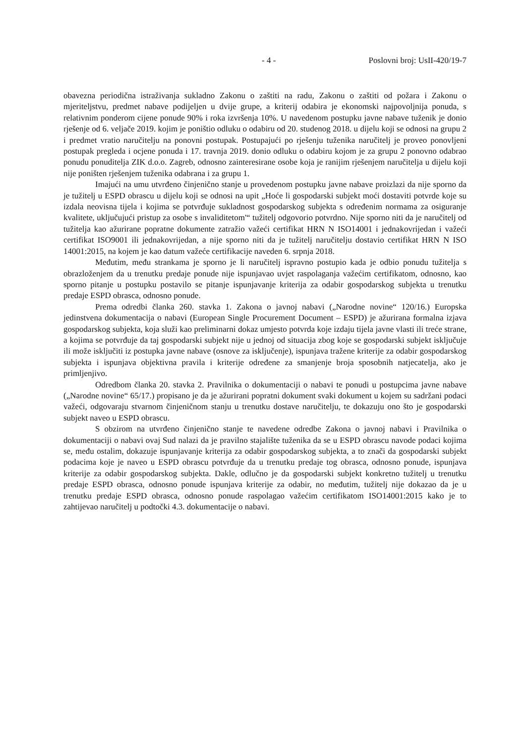- 4 - Poslovni broj: UsII-420/19-7
obavezna periodična istraživanja sukladno Zakonu o zaštiti na radu, Zakonu o zaštiti od požara i Zakonu o mjeriteljstvu, predmet nabave podijeljen u dvije grupe, a kriterij odabira je ekonomski najpovoljnija ponuda, s relativnim ponderom cijene ponude 90% i roka izvršenja 10%. U navedenom postupku javne nabave tuženik je donio rješenje od 6. veljače 2019. kojim je poništio odluku o odabiru od 20. studenog 2018. u dijelu koji se odnosi na grupu 2 i predmet vratio naručitelju na ponovni postupak. Postupajući po rješenju tuženika naručitelj je proveo ponovljeni postupak pregleda i ocjene ponuda i 17. travnja 2019. donio odluku o odabiru kojom je za grupu 2 ponovno odabrao ponudu ponuditelja ZIK d.o.o. Zagreb, odnosno zainteresirane osobe koja je ranijim rješenjem naručitelja u dijelu koji nije poništen rješenjem tuženika odabrana i za grupu 1.
Imajući na umu utvrđeno činjenično stanje u provedenom postupku javne nabave proizlazi da nije sporno da je tužitelj u ESPD obrascu u dijelu koji se odnosi na upit „Hoće li gospodarski subjekt moći dostaviti potvrde koje su izdala neovisna tijela i kojima se potvrđuje sukladnost gospodarskog subjekta s određenim normama za osiguranje kvalitete, uključujući pristup za osobe s invaliditetom'“ tužitelj odgovorio potvrdno. Nije sporno niti da je naručitelj od tužitelja kao ažurirane popratne dokumente zatražio važeći certifikat HRN N ISO14001 i jednakovrijedan i važeći certifikat ISO9001 ili jednakovrijedan, a nije sporno niti da je tužitelj naručitelju dostavio certifikat HRN N ISO 14001:2015, na kojem je kao datum važeće certifikacije naveden 6. srpnja 2018.
Međutim, među strankama je sporno je li naručitelj ispravno postupio kada je odbio ponudu tužitelja s obrazloženjem da u trenutku predaje ponude nije ispunjavao uvjet raspolaganja važećim certifikatom, odnosno, kao sporno pitanje u postupku postavilo se pitanje ispunjavanje kriterija za odabir gospodarskog subjekta u trenutku predaje ESPD obrasca, odnosno ponude.
Prema odredbi članka 260. stavka 1. Zakona o javnoj nabavi („Narodne novine“ 120/16.) Europska jedinstvena dokumentacija o nabavi (European Single Procurement Document – ESPD) je ažurirana formalna izjava gospodarskog subjekta, koja služi kao preliminarni dokaz umjesto potvrda koje izdaju tijela javne vlasti ili treće strane, a kojima se potvrđuje da taj gospodarski subjekt nije u jednoj od situacija zbog koje se gospodarski subjekt isključuje ili može isključiti iz postupka javne nabave (osnove za isključenje), ispunjava tražene kriterije za odabir gospodarskog subjekta i ispunjava objektivna pravila i kriterije određene za smanjenje broja sposobnih natjecatelja, ako je primljenjivo.
Odredbom članka 20. stavka 2. Pravilnika o dokumentaciji o nabavi te ponudi u postupcima javne nabave („Narodne novine“ 65/17.) propisano je da je ažurirani popratni dokument svaki dokument u kojem su sadržani podaci važeći, odgovaraju stvarnom činjeničnom stanju u trenutku dostave naručitelju, te dokazuju ono što je gospodarski subjekt naveo u ESPD obrascu.
S obzirom na utvrđeno činjenično stanje te navedene odredbe Zakona o javnoj nabavi i Pravilnika o dokumentaciji o nabavi ovaj Sud nalazi da je pravilno stajalište tuženika da se u ESPD obrascu navode podaci kojima se, među ostalim, dokazuje ispunjavanje kriterija za odabir gospodarskog subjekta, a to znači da gospodarski subjekt podacima koje je naveo u ESPD obrascu potvrđuje da u trenutku predaje tog obrasca, odnosno ponude, ispunjava kriterije za odabir gospodarskog subjekta. Dakle, odlučno je da gospodarski subjekt konkretno tužitelj u trenutku predaje ESPD obrasca, odnosno ponude ispunjava kriterije za odabir, no međutim, tužitelj nije dokazao da je u trenutku predaje ESPD obrasca, odnosno ponude raspolagao važećim certifikatom ISO14001:2015 kako je to zahtijevao naručitelj u podtočki 4.3. dokumentacije o nabavi.